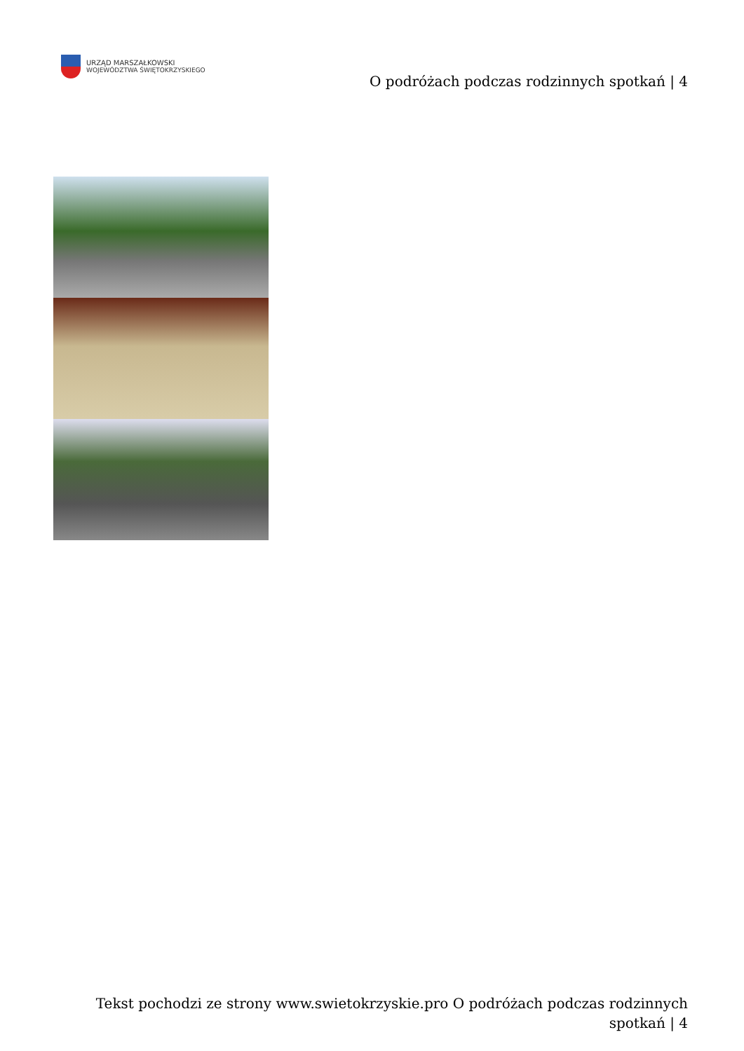URZĄD MARSZAŁKOWSKI
WOJEWÓDZTWA ŚWIĘTOKRZYSKIEGO
O podróżach podczas rodzinnych spotkań | 4
Tekst pochodzi ze strony www.swietokrzyskie.pro O podróżach podczas rodzinnych spotkań | 4